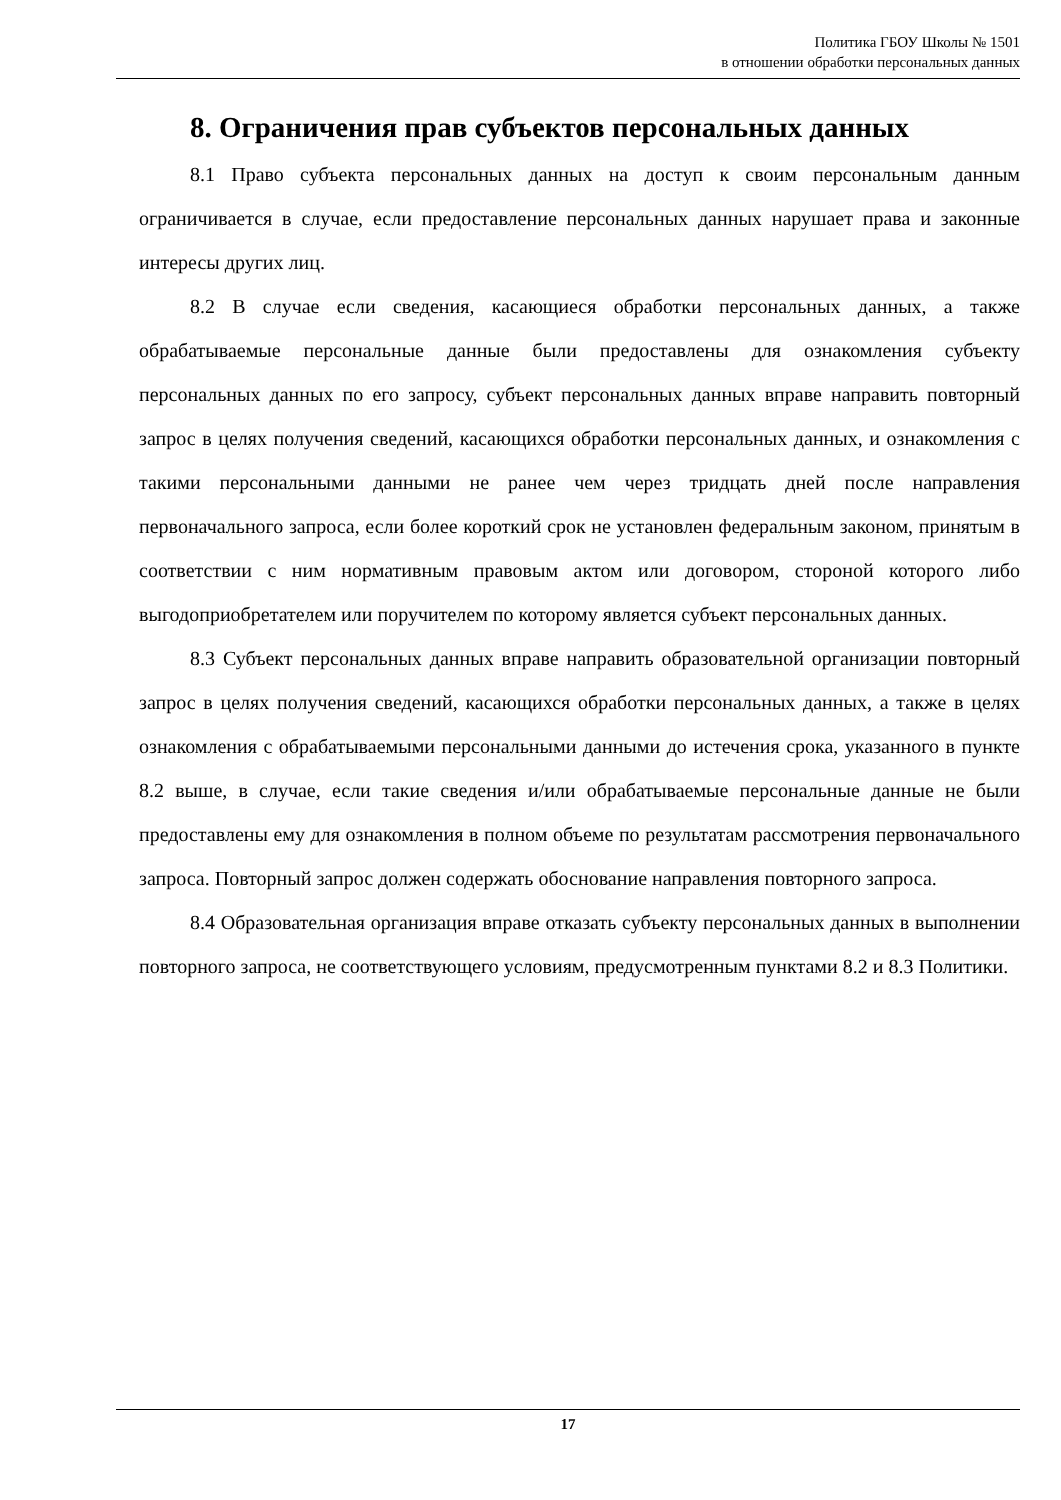Политика ГБОУ Школы № 1501
в отношении обработки персональных данных
8. Ограничения прав субъектов персональных данных
8.1 Право субъекта персональных данных на доступ к своим персональным данным ограничивается в случае, если предоставление персональных данных нарушает права и законные интересы других лиц.
8.2 В случае если сведения, касающиеся обработки персональных данных, а также обрабатываемые персональные данные были предоставлены для ознакомления субъекту персональных данных по его запросу, субъект персональных данных вправе направить повторный запрос в целях получения сведений, касающихся обработки персональных данных, и ознакомления с такими персональными данными не ранее чем через тридцать дней после направления первоначального запроса, если более короткий срок не установлен федеральным законом, принятым в соответствии с ним нормативным правовым актом или договором, стороной которого либо выгодоприобретателем или поручителем по которому является субъект персональных данных.
8.3 Субъект персональных данных вправе направить образовательной организации повторный запрос в целях получения сведений, касающихся обработки персональных данных, а также в целях ознакомления с обрабатываемыми персональными данными до истечения срока, указанного в пункте 8.2 выше, в случае, если такие сведения и/или обрабатываемые персональные данные не были предоставлены ему для ознакомления в полном объеме по результатам рассмотрения первоначального запроса. Повторный запрос должен содержать обоснование направления повторного запроса.
8.4 Образовательная организация вправе отказать субъекту персональных данных в выполнении повторного запроса, не соответствующего условиям, предусмотренным пунктами 8.2 и 8.3 Политики.
17